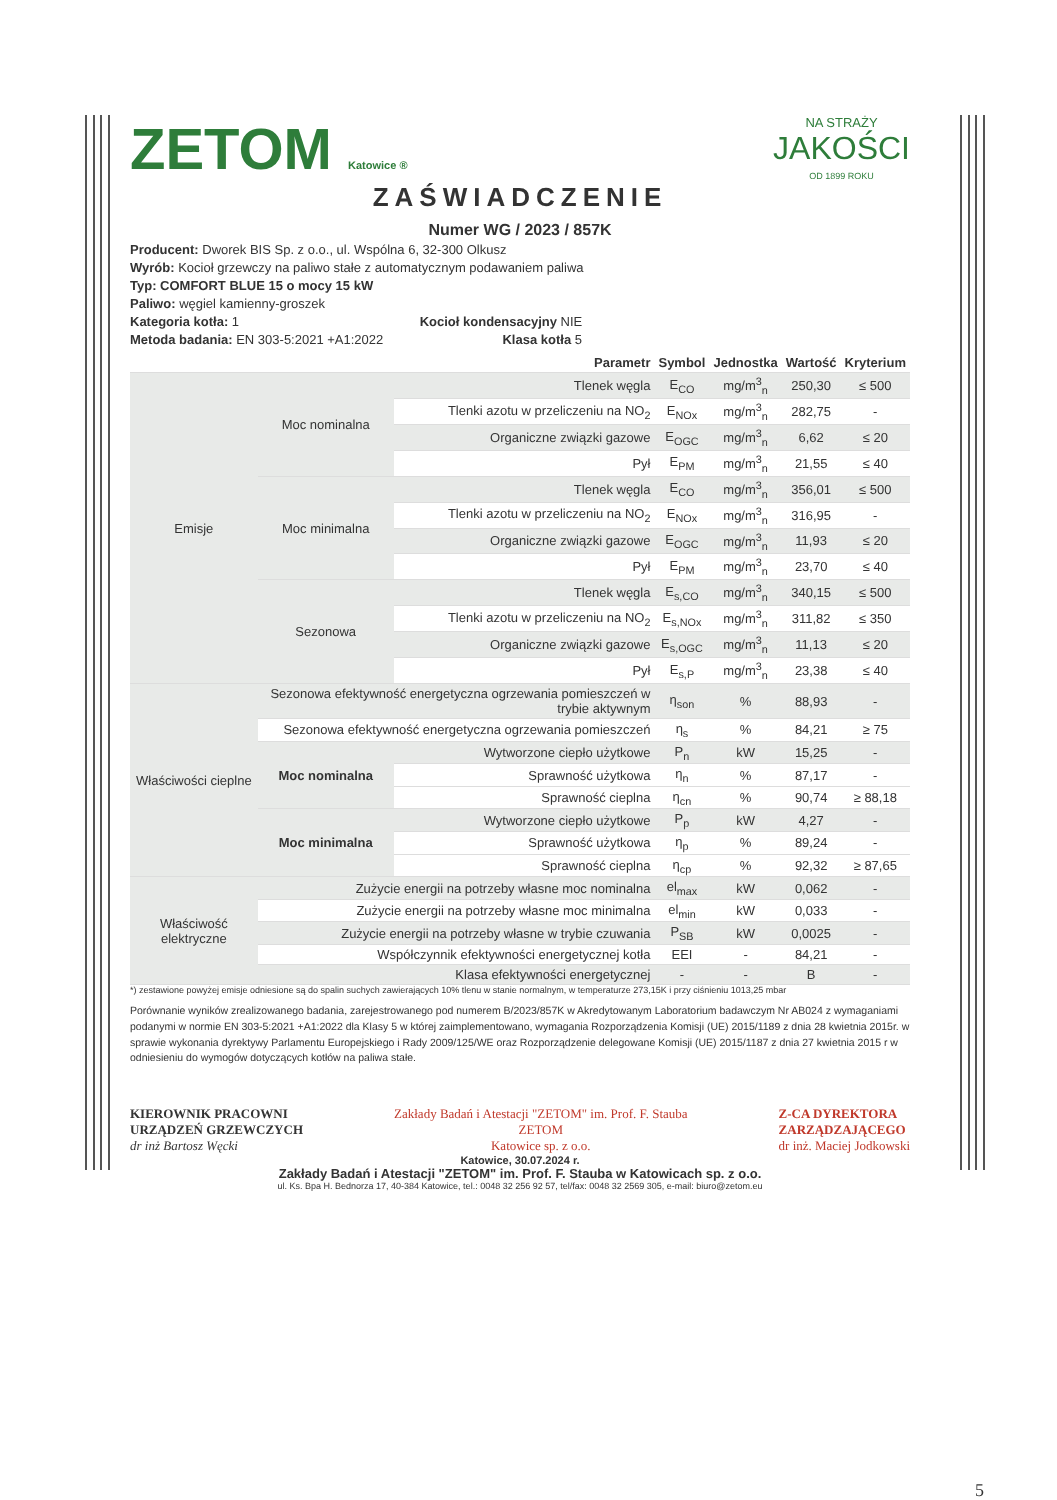ZETOM Katowice ®
NA STRAŻY
JAKOŚCI
OD 1899 ROKU
ZAŚWIADCZENIE
Numer WG / 2023 / 857K
Producent: Dworek BIS Sp. z o.o., ul. Wspólna 6, 32-300 Olkusz
Wyrób: Kocioł grzewczy na paliwo stałe z automatycznym podawaniem paliwa
Typ: COMFORT BLUE 15 o mocy 15 kW
Paliwo: węgiel kamienny-groszek
Kategoria kotła: 1 Kocioł kondensacyjny NIE
Metoda badania: EN 303-5:2021 +A1:2022 Klasa kotła 5
| | | Parametr | Symbol | Jednostka | Wartość | Kryterium |
| --- | --- | --- | --- | --- | --- | --- |
| Emisje | Moc nominalna | Tlenek węgla | E<sub>CO</sub> | mg/m<sup>3</sup><sub>n</sub> | 250,30 | ≤ 500 |
| | | Tlenki azotu w przeliczeniu na NO<sub>2</sub> | E<sub>NOx</sub> | mg/m<sup>3</sup><sub>n</sub> | 282,75 | - |
| | | Organiczne związki gazowe | E<sub>OGC</sub> | mg/m<sup>3</sup><sub>n</sub> | 6,62 | ≤ 20 |
| | | Pył | E<sub>PM</sub> | mg/m<sup>3</sup><sub>n</sub> | 21,55 | ≤ 40 |
| | Moc minimalna | Tlenek węgla | E<sub>CO</sub> | mg/m<sup>3</sup><sub>n</sub> | 356,01 | ≤ 500 |
| | | Tlenki azotu w przeliczeniu na NO<sub>2</sub> | E<sub>NOx</sub> | mg/m<sup>3</sup><sub>n</sub> | 316,95 | - |
| | | Organiczne związki gazowe | E<sub>OGC</sub> | mg/m<sup>3</sup><sub>n</sub> | 11,93 | ≤ 20 |
| | | Pył | E<sub>PM</sub> | mg/m<sup>3</sup><sub>n</sub> | 23,70 | ≤ 40 |
| | Sezonowa | Tlenek węgla | E<sub>s,CO</sub> | mg/m<sup>3</sup><sub>n</sub> | 340,15 | ≤ 500 |
| | | Tlenki azotu w przeliczeniu na NO<sub>2</sub> | E<sub>s,NOx</sub> | mg/m<sup>3</sup><sub>n</sub> | 311,82 | ≤ 350 |
| | | Organiczne związki gazowe | E<sub>s,OGC</sub> | mg/m<sup>3</sup><sub>n</sub> | 11,13 | ≤ 20 |
| | | Pył | E<sub>s,P</sub> | mg/m<sup>3</sup><sub>n</sub> | 23,38 | ≤ 40 |
| Właściwości cieplne | Sezonowa efektywność energetyczna ogrzewania pomieszczeń w trybie aktywnym | | η<sub>son</sub> | % | 88,93 | - |
| | Sezonowa efektywność energetyczna ogrzewania pomieszczeń | | η<sub>s</sub> | % | 84,21 | ≥ 75 |
| | Moc nominalna | Wytworzone ciepło użytkowe | P<sub>n</sub> | kW | 15,25 | - |
| | | Sprawność użytkowa | η<sub>n</sub> | % | 87,17 | - |
| | | Sprawność cieplna | η<sub>cn</sub> | % | 90,74 | ≥ 88,18 |
| | Moc minimalna | Wytworzone ciepło użytkowe | P<sub>p</sub> | kW | 4,27 | - |
| | | Sprawność użytkowa | η<sub>p</sub> | % | 89,24 | - |
| | | Sprawność cieplna | η<sub>cp</sub> | % | 92,32 | ≥ 87,65 |
| Właściwość elektryczne | Zużycie energii na potrzeby własne moc nominalna | | el<sub>max</sub> | kW | 0,062 | - |
| | Zużycie energii na potrzeby własne moc minimalna | | el<sub>min</sub> | kW | 0,033 | - |
| | Zużycie energii na potrzeby własne w trybie czuwania | | P<sub>SB</sub> | kW | 0,0025 | - |
| | Współczynnik efektywności energetycznej kotła | | EEI | - | 84,21 | - |
| | Klasa efektywności energetycznej | | - | - | B | - |
*) zestawione powyżej emisje odniesione są do spalin suchych zawierających 10% tlenu w stanie normalnym, w temperaturze 273,15K i przy ciśnieniu 1013,25 mbar
Porównanie wyników zrealizowanego badania, zarejestrowanego pod numerem B/2023/857K w Akredytowanym Laboratorium badawczym Nr AB024 z wymaganiami podanymi w normie EN 303-5:2021 +A1:2022 dla Klasy 5 w której zaimplementowano, wymagania Rozporządzenia Komisji (UE) 2015/1189 z dnia 28 kwietnia 2015r. w sprawie wykonania dyrektywy Parlamentu Europejskiego i Rady 2009/125/WE oraz Rozporządzenie delegowane Komisji (UE) 2015/1187 z dnia 27 kwietnia 2015 r w odniesieniu do wymogów dotyczących kotłów na paliwa stałe.
KIEROWNIK PRACOWNI
URZĄDZEŃ GRZEWCZYCH
dr inż Bartosz Węcki
Zakłady Badań i Atestacji "ZETOM" im. Prof. F. Stauba
ZETOM
Katowice sp. z o.o.
Z-CA DYREKTORA
ZARZĄDZAJĄCEGO
dr inż. Maciej Jodkowski
Katowice, 30.07.2024 r.
Zakłady Badań i Atestacji "ZETOM" im. Prof. F. Stauba w Katowicach sp. z o.o.
ul. Ks. Bpa H. Bednorza 17, 40-384 Katowice, tel.: 0048 32 256 92 57, tel/fax: 0048 32 2569 305, e-mail: biuro@zetom.eu
5